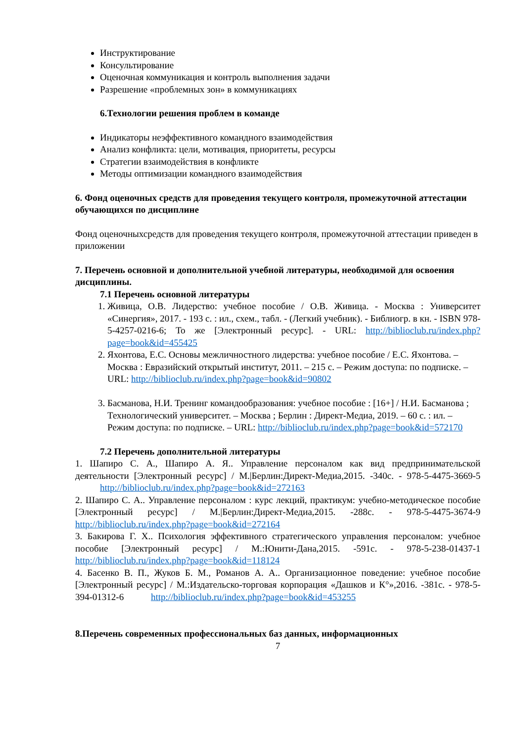Инструктирование
Консультирование
Оценочная коммуникация и контроль выполнения задачи
Разрешение «проблемных зон» в коммуникациях
6.Технологии решения проблем в команде
Индикаторы неэффективного командного взаимодействия
Анализ конфликта: цели, мотивация, приоритеты, ресурсы
Стратегии взаимодействия в конфликте
Методы оптимизации командного взаимодействия
6. Фонд оценочных средств для проведения текущего контроля, промежуточной аттестации обучающихся по дисциплине
Фонд оценочныхсредств для проведения текущего контроля, промежуточной аттестации приведен в приложении
7. Перечень основной и дополнительной учебной литературы, необходимой для освоения дисциплины.
7.1 Перечень основной литературы
1. Живица, О.В. Лидерство: учебное пособие / О.В. Живица. - Москва : Университет «Синергия», 2017. - 193 с. : ил., схем., табл. - (Легкий учебник). - Библиогр. в кн. - ISBN 978-5-4257-0216-6; То же [Электронный ресурс]. - URL: http://biblioclub.ru/index.php?page=book&id=455425
2. Яхонтова, Е.С. Основы межличностного лидерства: учебное пособие / Е.С. Яхонтова. – Москва : Евразийский открытый институт, 2011. – 215 с. – Режим доступа: по подписке. – URL: http://biblioclub.ru/index.php?page=book&id=90802
3. Басманова, Н.И. Тренинг командообразования: учебное пособие : [16+] / Н.И. Басманова ; Технологический университет. – Москва ; Берлин : Директ-Медиа, 2019. – 60 с. : ил. – Режим доступа: по подписке. – URL: http://biblioclub.ru/index.php?page=book&id=572170
7.2 Перечень дополнительной литературы
1. Шапиро С. А., Шапиро А. Я.. Управление персоналом как вид предпринимательской деятельности [Электронный ресурс] / М.|Берлин:Директ-Медиа,2015. -340с. - 978-5-4475-3669-5 http://biblioclub.ru/index.php?page=book&id=272163
2. Шапиро С. А.. Управление персоналом : курс лекций, практикум: учебно-методическое пособие [Электронный ресурс] / М.|Берлин:Директ-Медиа,2015. -288с. - 978-5-4475-3674-9 http://biblioclub.ru/index.php?page=book&id=272164
3. Бакирова Г. Х.. Психология эффективного стратегического управления персоналом: учебное пособие [Электронный ресурс] / М.:Юнити-Дана,2015. -591с. - 978-5-238-01437-1 http://biblioclub.ru/index.php?page=book&id=118124
4. Басенко В. П., Жуков Б. М., Романов А. А.. Организационное поведение: учебное пособие [Электронный ресурс] / М.:Издательско-торговая корпорация «Дашков и К°»,2016. -381с. - 978-5-394-01312-6 http://biblioclub.ru/index.php?page=book&id=453255
8.Перечень современных профессиональных баз данных, информационных
7